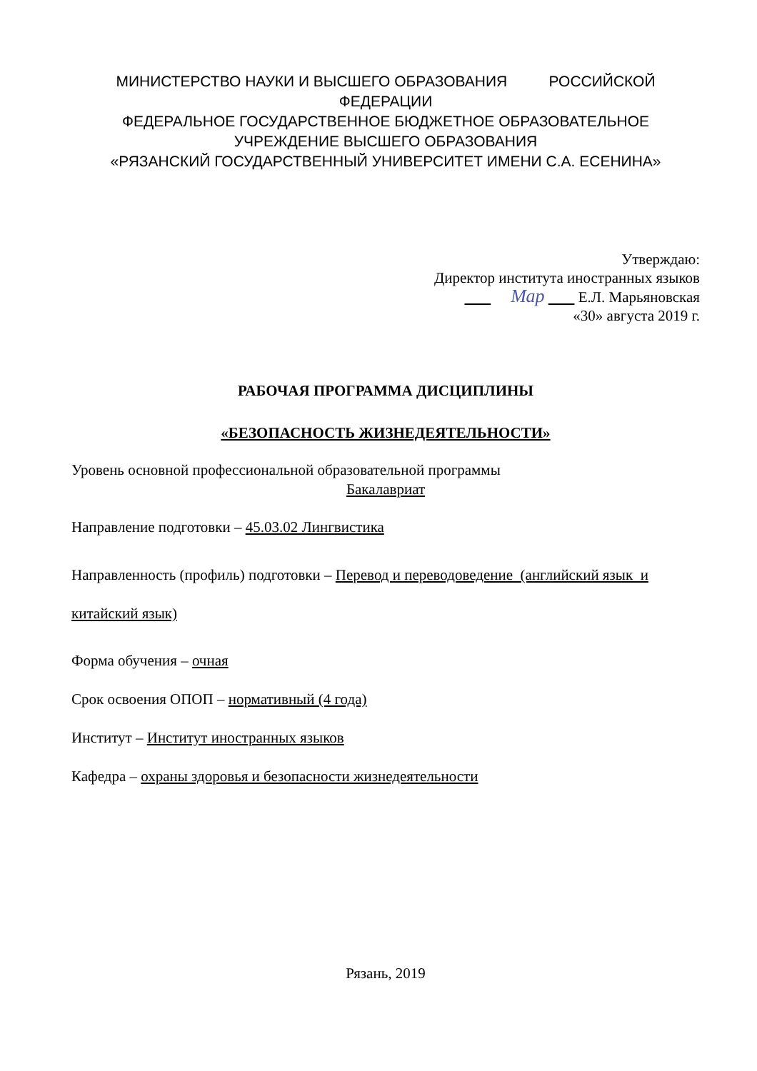МИНИСТЕРСТВО НАУКИ И ВЫСШЕГО ОБРАЗОВАНИЯ РОССИЙСКОЙ
ФЕДЕРАЦИИ
ФЕДЕРАЛЬНОЕ ГОСУДАРСТВЕННОЕ БЮДЖЕТНОЕ ОБРАЗОВАТЕЛЬНОЕ
УЧРЕЖДЕНИЕ ВЫСШЕГО ОБРАЗОВАНИЯ
«РЯЗАНСКИЙ ГОСУДАРСТВЕННЫЙ УНИВЕРСИТЕТ ИМЕНИ С.А. ЕСЕНИНА»
Утверждаю:
Директор института иностранных языков
Мар Е.Л. Марьяновская
«30» августа 2019 г.
РАБОЧАЯ ПРОГРАММА ДИСЦИПЛИНЫ
«БЕЗОПАСНОСТЬ ЖИЗНЕДЕЯТЕЛЬНОСТИ»
Уровень основной профессиональной образовательной программы
Бакалавриат
Направление подготовки – 45.03.02 Лингвистика
Направленность (профиль) подготовки – Перевод и переводоведение (английский язык и китайский язык)
Форма обучения – очная
Срок освоения ОПОП – нормативный (4 года)
Институт – Институт иностранных языков
Кафедра – охраны здоровья и безопасности жизнедеятельности
Рязань, 2019